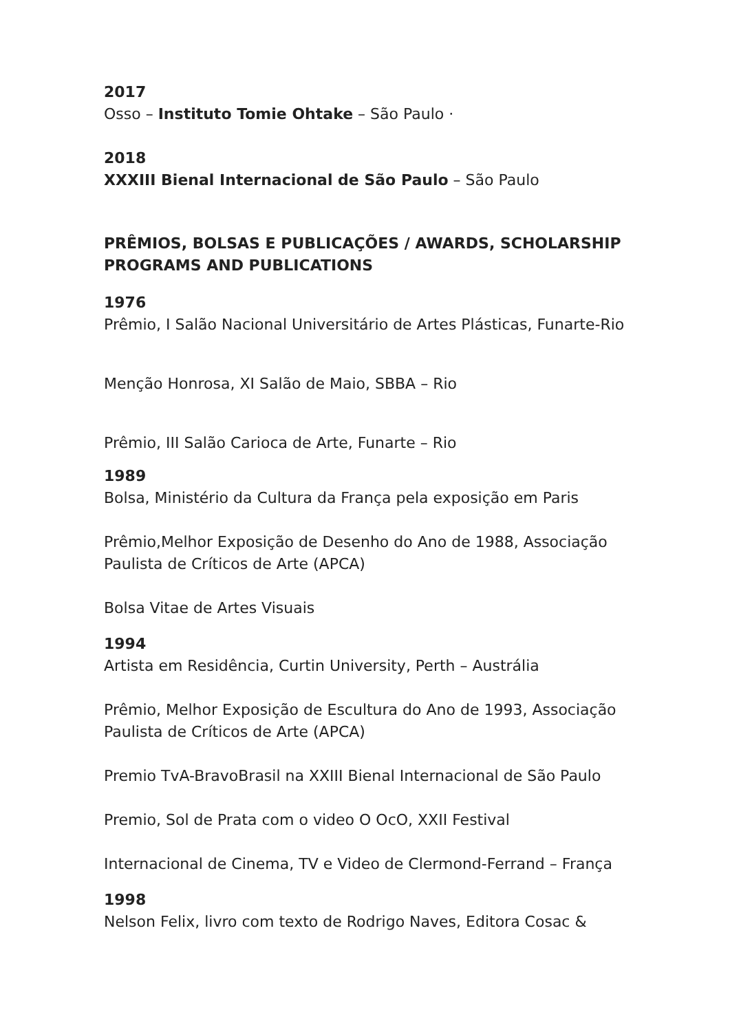2017
Osso – Instituto Tomie Ohtake – São Paulo ·
2018
XXXIII Bienal Internacional de São Paulo – São Paulo
PRÊMIOS, BOLSAS E PUBLICAÇÕES / AWARDS, SCHOLARSHIP PROGRAMS AND PUBLICATIONS
1976
Prêmio, I Salão Nacional Universitário de Artes Plásticas, Funarte-Rio
Menção Honrosa, XI Salão de Maio, SBBA – Rio
Prêmio, III Salão Carioca de Arte, Funarte – Rio
1989
Bolsa, Ministério da Cultura da França pela exposição em Paris
Prêmio,Melhor Exposição de Desenho do Ano de 1988, Associação Paulista de Críticos de Arte (APCA)
Bolsa Vitae de Artes Visuais
1994
Artista em Residência, Curtin University, Perth – Austrália
Prêmio, Melhor Exposição de Escultura do Ano de 1993, Associação Paulista de Críticos de Arte (APCA)
Premio TvA-BravoBrasil na XXIII Bienal Internacional de São Paulo
Premio, Sol de Prata com o video O OcO, XXII Festival
Internacional de Cinema, TV e Video de Clermond-Ferrand – França
1998
Nelson Felix, livro com texto de Rodrigo Naves, Editora Cosac &